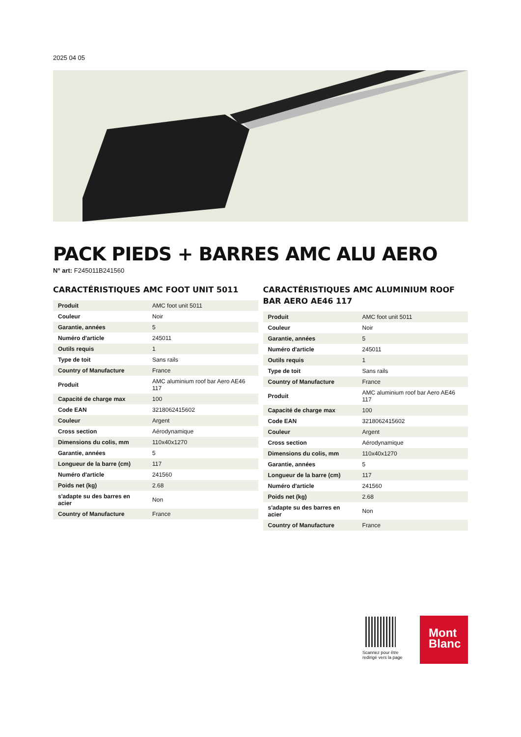2025 04 05
PACK PIEDS + BARRES AMC ALU AERO
N° art: F245011B241560
CARACTÉRISTIQUES AMC FOOT UNIT 5011
| Produit | AMC foot unit 5011 |
| Couleur | Noir |
| Garantie, années | 5 |
| Numéro d'article | 245011 |
| Outils requis | 1 |
| Type de toit | Sans rails |
| Country of Manufacture | France |
| Produit | AMC aluminium roof bar Aero AE46 117 |
| Capacité de charge max | 100 |
| Code EAN | 3218062415602 |
| Couleur | Argent |
| Cross section | Aérodynamique |
| Dimensions du colis, mm | 110x40x1270 |
| Garantie, années | 5 |
| Longueur de la barre (cm) | 117 |
| Numéro d'article | 241560 |
| Poids net (kg) | 2.68 |
| s'adapte su des barres en acier | Non |
| Country of Manufacture | France |
CARACTÉRISTIQUES AMC ALUMINIUM ROOF BAR AERO AE46 117
| Produit | AMC foot unit 5011 |
| Couleur | Noir |
| Garantie, années | 5 |
| Numéro d'article | 245011 |
| Outils requis | 1 |
| Type de toit | Sans rails |
| Country of Manufacture | France |
| Produit | AMC aluminium roof bar Aero AE46 117 |
| Capacité de charge max | 100 |
| Code EAN | 3218062415602 |
| Couleur | Argent |
| Cross section | Aérodynamique |
| Dimensions du colis, mm | 110x40x1270 |
| Garantie, années | 5 |
| Longueur de la barre (cm) | 117 |
| Numéro d'article | 241560 |
| Poids net (kg) | 2.68 |
| s'adapte su des barres en acier | Non |
| Country of Manufacture | France |
Scannez pour être
redirigé vers la page
Mont
Blanc